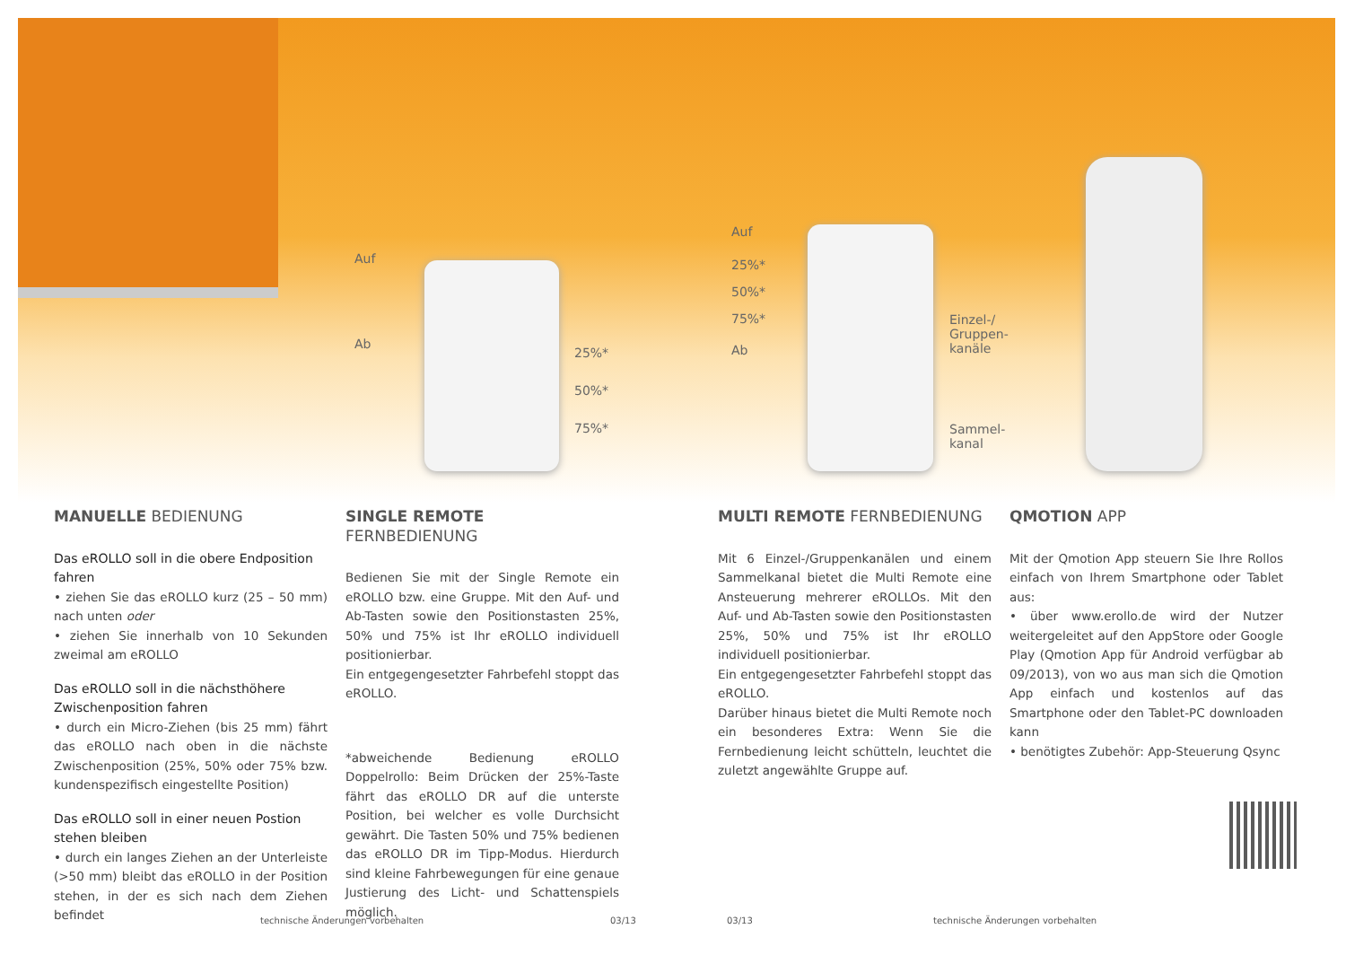Auf
Ab
25%*
50%*
75%*
Auf
25%*
50%*
75%*
Ab
Einzel-/
Gruppen-
kanäle
Sammel-
kanal
MANUELLE BEDIENUNG
Das eROLLO soll in die obere Endposition fahren
• ziehen Sie das eROLLO kurz (25 – 50 mm) nach unten oder
• ziehen Sie innerhalb von 10 Sekunden zweimal am eROLLO
Das eROLLO soll in die nächsthöhere Zwischenposition fahren
• durch ein Micro-Ziehen (bis 25 mm) fährt das eROLLO nach oben in die nächste Zwischenposition (25%, 50% oder 75% bzw. kundenspezifisch eingestellte Position)
Das eROLLO soll in einer neuen Postion stehen bleiben
• durch ein langes Ziehen an der Unterleiste (>50 mm) bleibt das eROLLO in der Position stehen, in der es sich nach dem Ziehen befindet
SINGLE REMOTE FERNBEDIENUNG
Bedienen Sie mit der Single Remote ein eROLLO bzw. eine Gruppe. Mit den Auf- und Ab-Tasten sowie den Positionstasten 25%, 50% und 75% ist Ihr eROLLO individuell positionierbar.
Ein entgegengesetzter Fahrbefehl stoppt das eROLLO.
*abweichende Bedienung eROLLO Doppelrollo: Beim Drücken der 25%-Taste fährt das eROLLO DR auf die unterste Position, bei welcher es volle Durchsicht gewährt. Die Tasten 50% und 75% bedienen das eROLLO DR im Tipp-Modus. Hierdurch sind kleine Fahrbewegungen für eine genaue Justierung des Licht- und Schattenspiels möglich.
MULTI REMOTE FERNBEDIENUNG
Mit 6 Einzel-/Gruppenkanälen und einem Sammelkanal bietet die Multi Remote eine Ansteuerung mehrerer eROLLOs. Mit den Auf- und Ab-Tasten sowie den Positionstasten 25%, 50% und 75% ist Ihr eROLLO individuell positionierbar.
Ein entgegengesetzter Fahrbefehl stoppt das eROLLO.
Darüber hinaus bietet die Multi Remote noch ein besonderes Extra: Wenn Sie die Fernbedienung leicht schütteln, leuchtet die zuletzt angewählte Gruppe auf.
QMOTION APP
Mit der Qmotion App steuern Sie Ihre Rollos einfach von Ihrem Smartphone oder Tablet aus:
• über www.erollo.de wird der Nutzer weitergeleitet auf den AppStore oder Google Play (Qmotion App für Android verfügbar ab 09/2013), von wo aus man sich die Qmotion App einfach und kostenlos auf das Smartphone oder den Tablet-PC downloaden kann
• benötigtes Zubehör: App-Steuerung Qsync
technische Änderungen vorbehalten
03/13 03/13
technische Änderungen vorbehalten